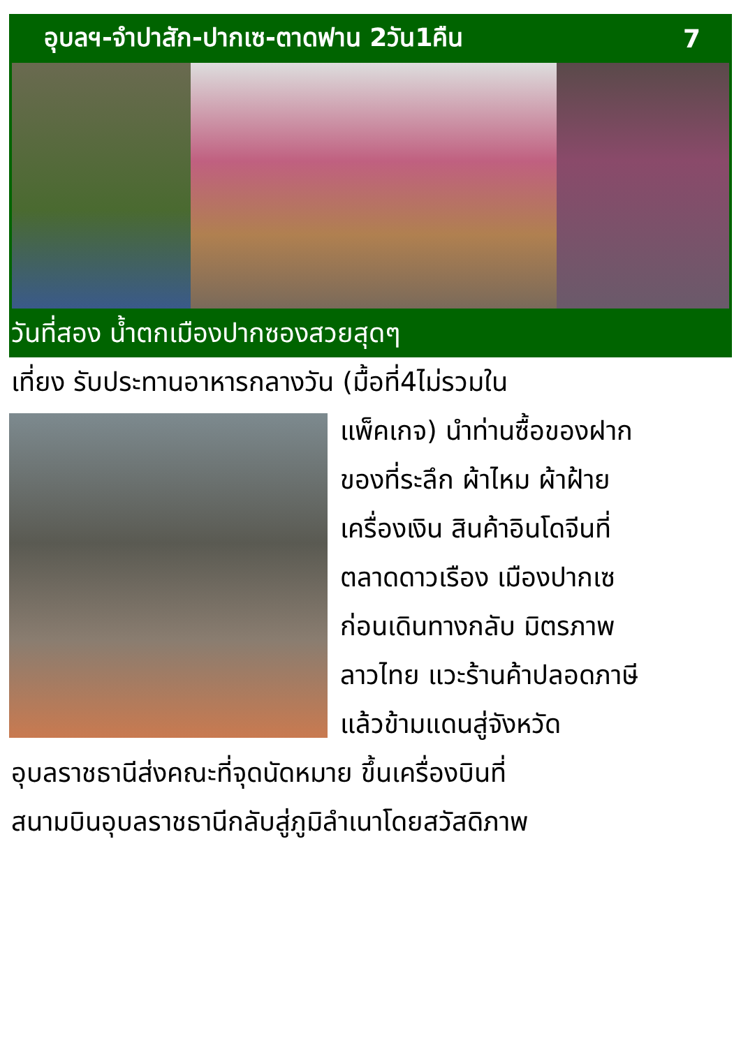อุบลฯ-จำปาสัก-ปากเซ-ตาดฟาน 2วัน1คืน 7
วันที่สอง น้ำตกเมืองปากซองสวยสุดๆ
เที่ยง รับประทานอาหารกลางวัน (มื้อที่4ไม่รวมใน
แพ็คเกจ) นำท่านซื้อของฝาก
ของที่ระลึก ผ้าไหม ผ้าฝ้าย
เครื่องเงิน สินค้าอินโดจีนที่
ตลาดดาวเรือง เมืองปากเซ
ก่อนเดินทางกลับ มิตรภาพ
ลาวไทย แวะร้านค้าปลอดภาษี
แล้วข้ามแดนสู่จังหวัด
อุบลราชธานีส่งคณะที่จุดนัดหมาย ขึ้นเครื่องบินที่
สนามบินอุบลราชธานีกลับสู่ภูมิลำเนาโดยสวัสดิภาพ